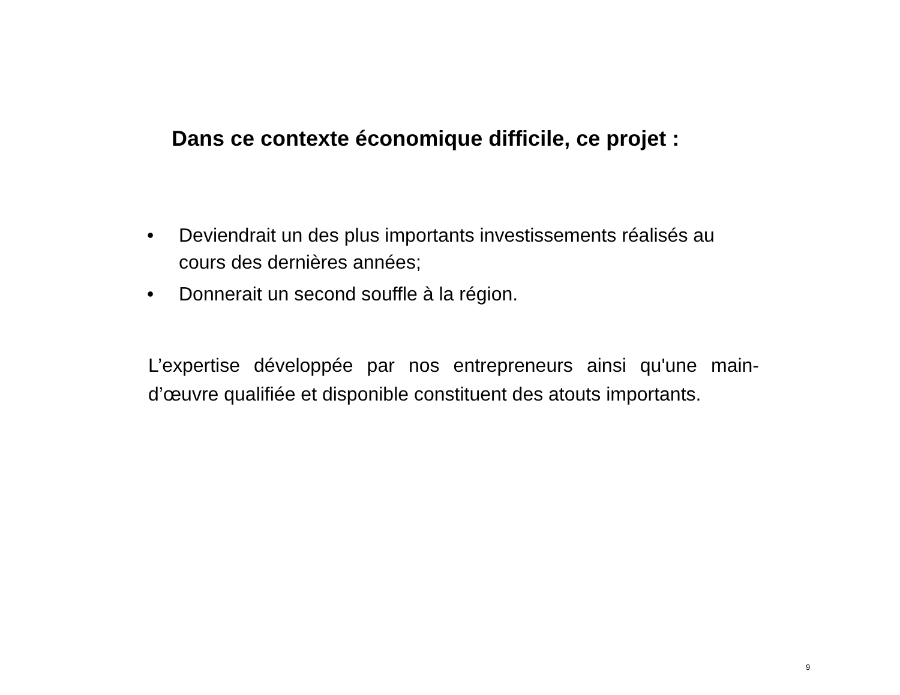Dans ce contexte économique difficile, ce projet :
• Deviendrait un des plus importants investissements réalisés au cours des dernières années;
• Donnerait un second souffle à la région.
L’expertise développée par nos entrepreneurs ainsi qu'une main-d’œuvre qualifiée et disponible constituent des atouts importants.
9